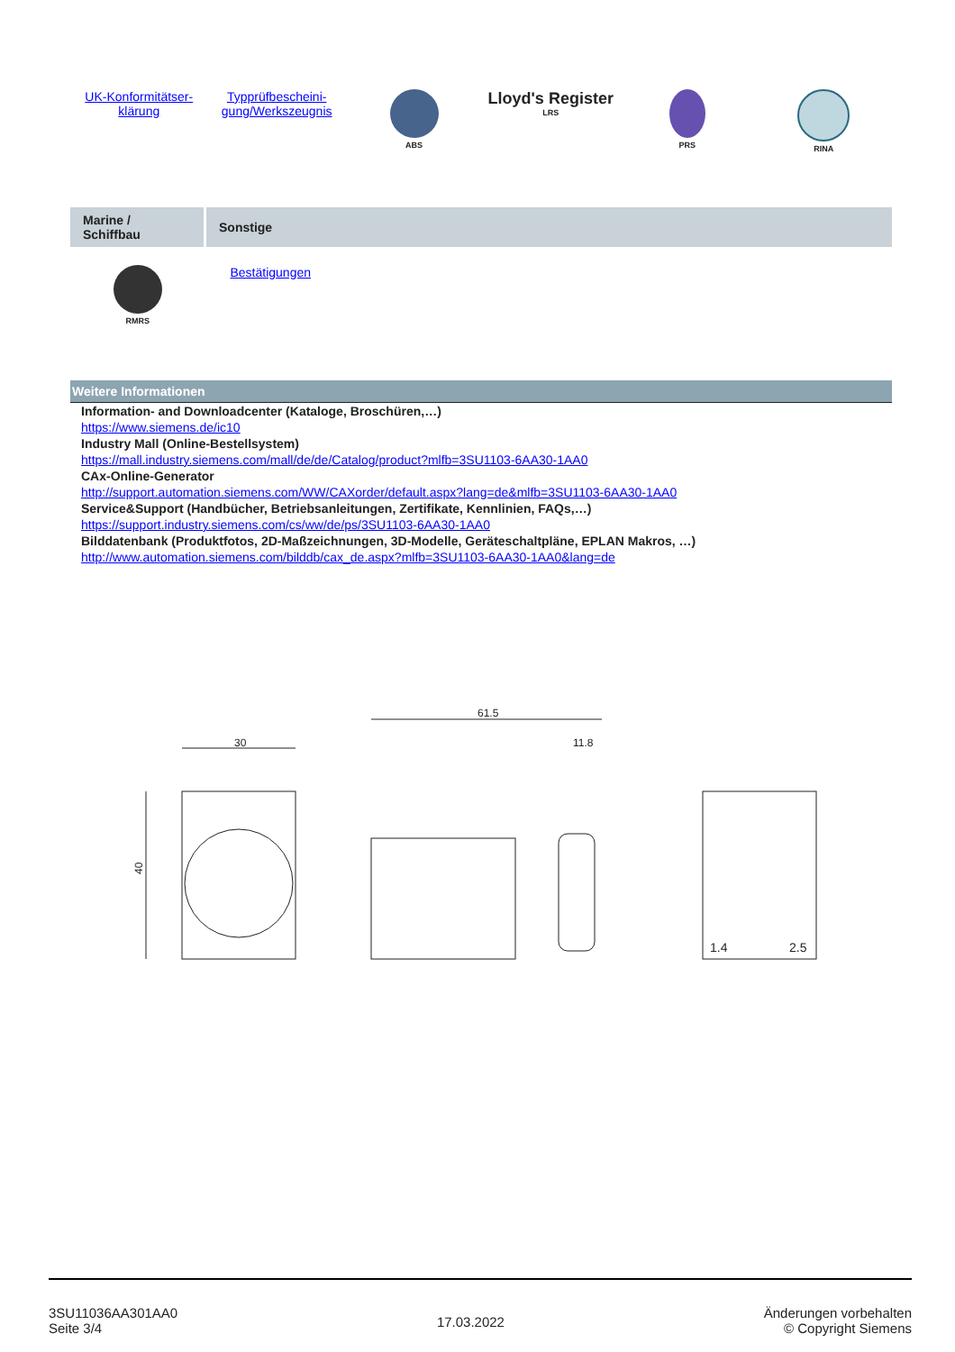| UK-Konformitätser- klärung | Typprüfbescheini- gung/Werkszeugnis | ABS | Lloyd's Register LRS | PRS | RINA |
| Marine / Schiffbau | Sonstige |
| --- | --- |
| RMRS | Bestätigungen |
Weitere Informationen
Information- and Downloadcenter (Kataloge, Broschüren,…)
https://www.siemens.de/ic10
Industry Mall (Online-Bestellsystem)
https://mall.industry.siemens.com/mall/de/de/Catalog/product?mlfb=3SU1103-6AA30-1AA0
CAx-Online-Generator
http://support.automation.siemens.com/WW/CAXorder/default.aspx?lang=de&mlfb=3SU1103-6AA30-1AA0
Service&Support (Handbücher, Betriebsanleitungen, Zertifikate, Kennlinien, FAQs,…)
https://support.industry.siemens.com/cs/ww/de/ps/3SU1103-6AA30-1AA0
Bilddatenbank (Produktfotos, 2D-Maßzeichnungen, 3D-Modelle, Geräteschaltpläne, EPLAN Makros, …)
http://www.automation.siemens.com/bilddb/cax_de.aspx?mlfb=3SU1103-6AA30-1AA0&lang=de
30
61.5
11.8
40
1.4
2.5
3SU11036AA301AA0
Seite 3/4
17.03.2022
Änderungen vorbehalten
© Copyright Siemens